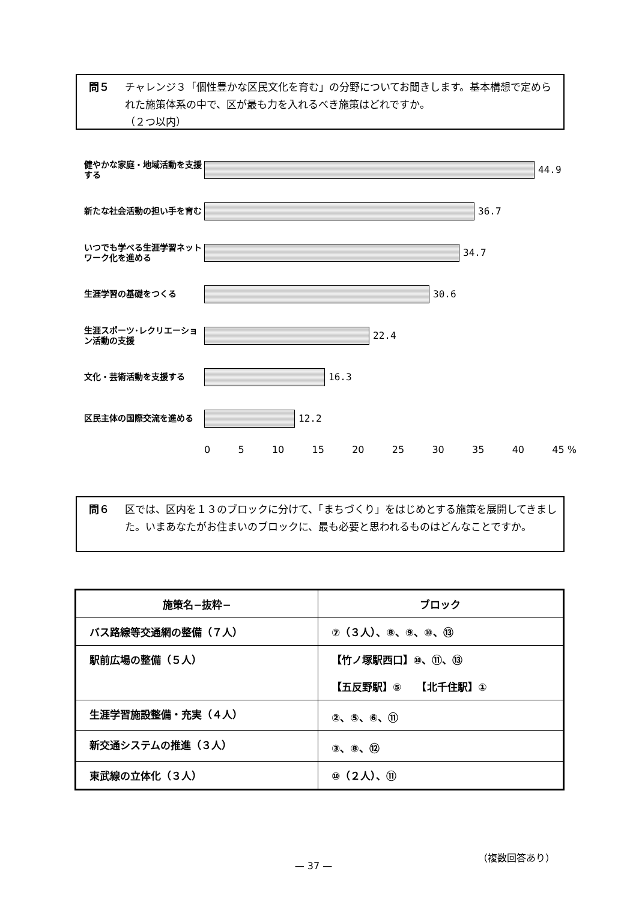問５
チャレンジ３「個性豊かな区民文化を育む」の分野についてお聞きします。基本構想で定められた施策体系の中で、区が最も力を入れるべき施策はどれですか。
（２つ以内）
健やかな家庭・地域活動を支援する
44.9
新たな社会活動の担い手を育む
36.7
いつでも学べる生涯学習ネットワーク化を進める
34.7
生涯学習の基礎をつくる
30.6
生涯スポーツ･レクリエーション活動の支援
22.4
文化・芸術活動を支援する
16.3
区民主体の国際交流を進める
12.2
0 5 10 15 20 25 30 35 40 45 %
問６
区では、区内を１３のブロックに分けて、「まちづくり」をはじめとする施策を展開してきました。いまあなたがお住まいのブロックに、最も必要と思われるものはどんなことですか。
| 施策名−抜粋− | ブロック |
| --- | --- |
| バス路線等交通網の整備（７人） | ⑦（３人）、⑧、⑨、⑩、⑬ |
| 駅前広場の整備（５人） | 【竹ノ塚駅西口】⑩、⑪、⑬ 【五反野駅】⑤ 【北千住駅】① |
| 生涯学習施設整備・充実（４人） | ②、⑤、⑥、⑪ |
| 新交通システムの推進（３人） | ③、⑧、⑫ |
| 東武線の立体化（３人） | ⑩（２人）、⑪ |
（複数回答あり）
— 37 —